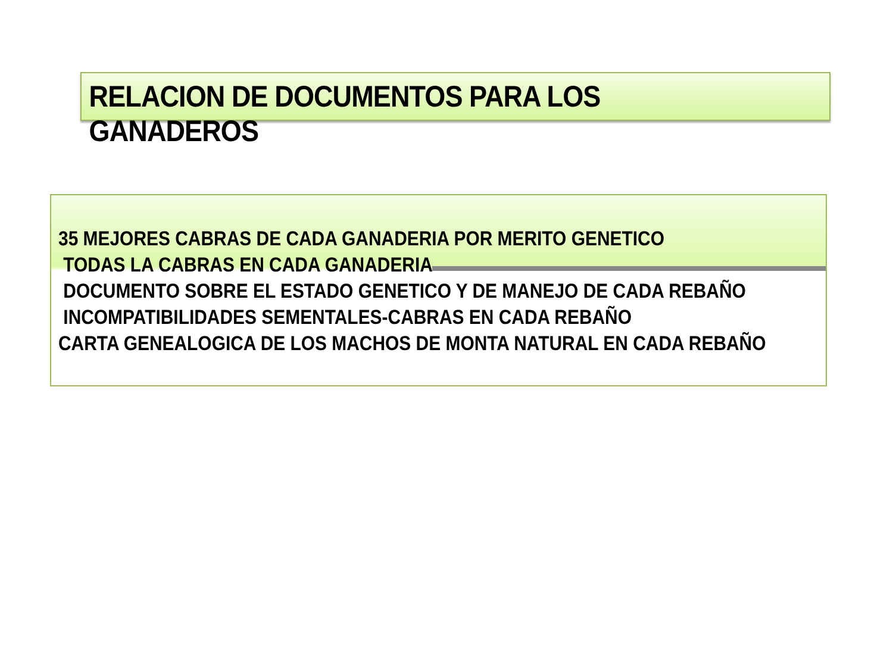RELACION DE DOCUMENTOS PARA LOS GANADEROS
35 MEJORES CABRAS DE CADA GANADERIA POR MERITO GENETICO
TODAS LA CABRAS EN CADA GANADERIA
DOCUMENTO SOBRE EL ESTADO GENETICO Y DE MANEJO DE CADA REBAÑO
INCOMPATIBILIDADES SEMENTALES-CABRAS EN CADA REBAÑO
CARTA GENEALOGICA DE LOS MACHOS DE MONTA NATURAL EN CADA REBAÑO